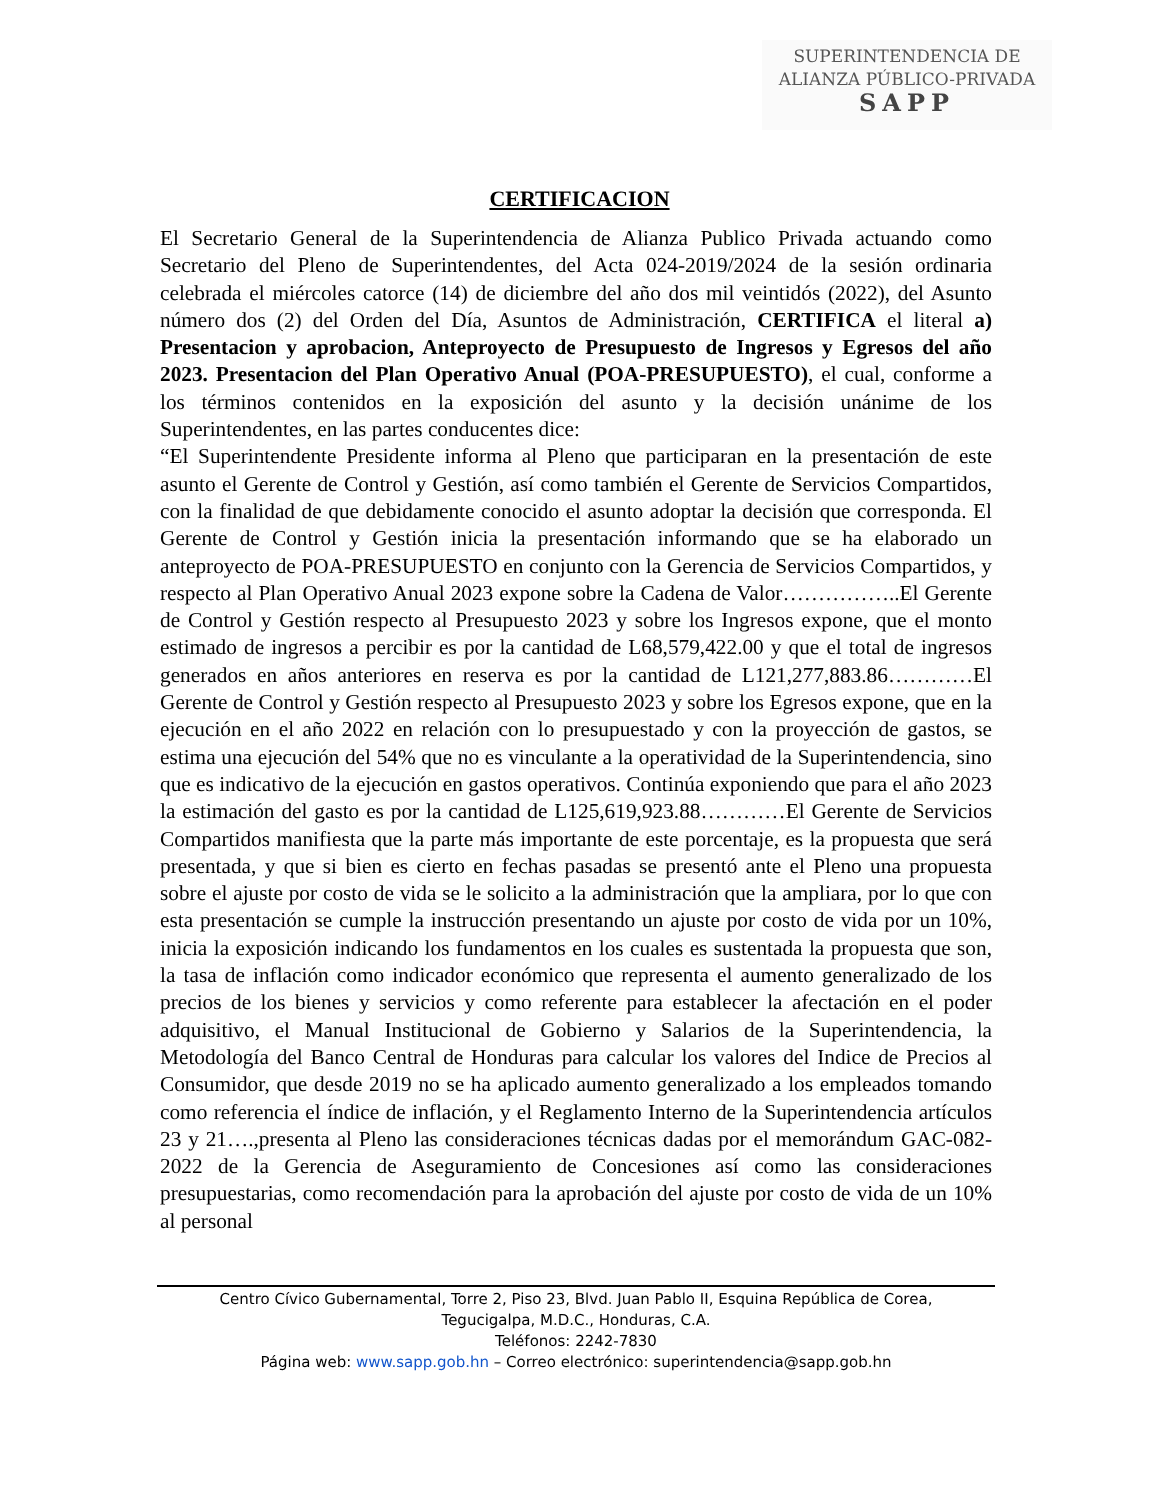SUPERINTENDENCIA DE
ALIANZA PÚBLICO-PRIVADA
SAPP
CERTIFICACION
El Secretario General de la Superintendencia de Alianza Publico Privada actuando como Secretario del Pleno de Superintendentes, del Acta 024-2019/2024 de la sesión ordinaria celebrada el miércoles catorce (14) de diciembre del año dos mil veintidós (2022), del Asunto número dos (2) del Orden del Día, Asuntos de Administración, CERTIFICA el literal a) Presentacion y aprobacion, Anteproyecto de Presupuesto de Ingresos y Egresos del año 2023. Presentacion del Plan Operativo Anual (POA-PRESUPUESTO), el cual, conforme a los términos contenidos en la exposición del asunto y la decisión unánime de los Superintendentes, en las partes conducentes dice:
“El Superintendente Presidente informa al Pleno que participaran en la presentación de este asunto el Gerente de Control y Gestión, así como también el Gerente de Servicios Compartidos, con la finalidad de que debidamente conocido el asunto adoptar la decisión que corresponda. El Gerente de Control y Gestión inicia la presentación informando que se ha elaborado un anteproyecto de POA-PRESUPUESTO en conjunto con la Gerencia de Servicios Compartidos, y respecto al Plan Operativo Anual 2023 expone sobre la Cadena de Valor……………..El Gerente de Control y Gestión respecto al Presupuesto 2023 y sobre los Ingresos expone, que el monto estimado de ingresos a percibir es por la cantidad de L68,579,422.00 y que el total de ingresos generados en años anteriores en reserva es por la cantidad de L121,277,883.86…………El Gerente de Control y Gestión respecto al Presupuesto 2023 y sobre los Egresos expone, que en la ejecución en el año 2022 en relación con lo presupuestado y con la proyección de gastos, se estima una ejecución del 54% que no es vinculante a la operatividad de la Superintendencia, sino que es indicativo de la ejecución en gastos operativos. Continúa exponiendo que para el año 2023 la estimación del gasto es por la cantidad de L125,619,923.88…………El Gerente de Servicios Compartidos manifiesta que la parte más importante de este porcentaje, es la propuesta que será presentada, y que si bien es cierto en fechas pasadas se presentó ante el Pleno una propuesta sobre el ajuste por costo de vida se le solicito a la administración que la ampliara, por lo que con esta presentación se cumple la instrucción presentando un ajuste por costo de vida por un 10%, inicia la exposición indicando los fundamentos en los cuales es sustentada la propuesta que son, la tasa de inflación como indicador económico que representa el aumento generalizado de los precios de los bienes y servicios y como referente para establecer la afectación en el poder adquisitivo, el Manual Institucional de Gobierno y Salarios de la Superintendencia, la Metodología del Banco Central de Honduras para calcular los valores del Indice de Precios al Consumidor, que desde 2019 no se ha aplicado aumento generalizado a los empleados tomando como referencia el índice de inflación, y el Reglamento Interno de la Superintendencia artículos 23 y 21….,presenta al Pleno las consideraciones técnicas dadas por el memorándum GAC-082-2022 de la Gerencia de Aseguramiento de Concesiones así como las consideraciones presupuestarias, como recomendación para la aprobación del ajuste por costo de vida de un 10% al personal
Centro Cívico Gubernamental, Torre 2, Piso 23, Blvd. Juan Pablo II, Esquina República de Corea,
Tegucigalpa, M.D.C., Honduras, C.A.
Teléfonos: 2242-7830
Página web: www.sapp.gob.hn – Correo electrónico: superintendencia@sapp.gob.hn